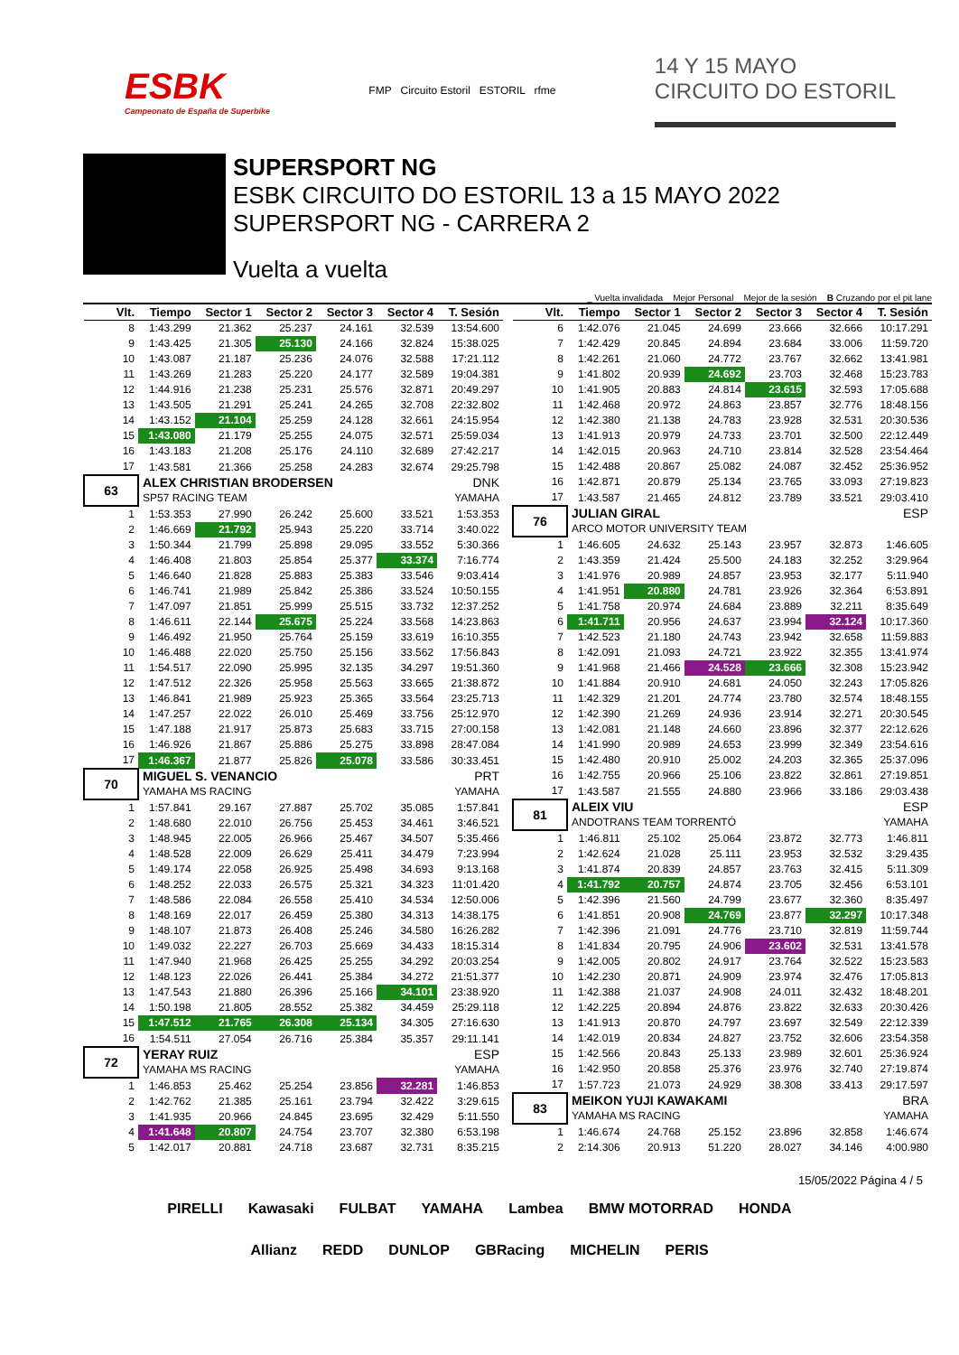ESBK
Campeonato de España de Superbike
FMP Circuito Estoril ESTORIL rfme
14 Y 15 MAYO
CIRCUITO DO ESTORIL
SUPERSPORT NG
ESBK CIRCUITO DO ESTORIL 13 a 15 MAYO 2022
SUPERSPORT NG - CARRERA 2
Vuelta a vuelta
_ Vuelta invalidada Mejor Personal Mejor de la sesión B Cruzando por el pit lane
| Vlt. | Tiempo | Sector 1 | Sector 2 | Sector 3 | Sector 4 | T. Sesión |
| --- | --- | --- | --- | --- | --- | --- |
| 8 | 1:43.299 | 21.362 | 25.237 | 24.161 | 32.539 | 13:54.600 |
| 9 | 1:43.425 | 21.305 | 25.130 | 24.166 | 32.824 | 15:38.025 |
| 10 | 1:43.087 | 21.187 | 25.236 | 24.076 | 32.588 | 17:21.112 |
| 11 | 1:43.269 | 21.283 | 25.220 | 24.177 | 32.589 | 19:04.381 |
| 12 | 1:44.916 | 21.238 | 25.231 | 25.576 | 32.871 | 20:49.297 |
| 13 | 1:43.505 | 21.291 | 25.241 | 24.265 | 32.708 | 22:32.802 |
| 14 | 1:43.152 | 21.104 | 25.259 | 24.128 | 32.661 | 24:15.954 |
| 15 | 1:43.080 | 21.179 | 25.255 | 24.075 | 32.571 | 25:59.034 |
| 16 | 1:43.183 | 21.208 | 25.176 | 24.110 | 32.689 | 27:42.217 |
| 17 | 1:43.581 | 21.366 | 25.258 | 24.283 | 32.674 | 29:25.798 |
| 63 | ALEX CHRISTIAN BRODERSEN | | | | DNK | |
| | SP57 RACING TEAM | | | | YAMAHA | |
| 1 | 1:53.353 | 27.990 | 26.242 | 25.600 | 33.521 | 1:53.353 |
| 2 | 1:46.669 | 21.792 | 25.943 | 25.220 | 33.714 | 3:40.022 |
| 3 | 1:50.344 | 21.799 | 25.898 | 29.095 | 33.552 | 5:30.366 |
| 4 | 1:46.408 | 21.803 | 25.854 | 25.377 | 33.374 | 7:16.774 |
| 5 | 1:46.640 | 21.828 | 25.883 | 25.383 | 33.546 | 9:03.414 |
| 6 | 1:46.741 | 21.989 | 25.842 | 25.386 | 33.524 | 10:50.155 |
| 7 | 1:47.097 | 21.851 | 25.999 | 25.515 | 33.732 | 12:37.252 |
| 8 | 1:46.611 | 22.144 | 25.675 | 25.224 | 33.568 | 14:23.863 |
| 9 | 1:46.492 | 21.950 | 25.764 | 25.159 | 33.619 | 16:10.355 |
| 10 | 1:46.488 | 22.020 | 25.750 | 25.156 | 33.562 | 17:56.843 |
| 11 | 1:54.517 | 22.090 | 25.995 | 32.135 | 34.297 | 19:51.360 |
| 12 | 1:47.512 | 22.326 | 25.958 | 25.563 | 33.665 | 21:38.872 |
| 13 | 1:46.841 | 21.989 | 25.923 | 25.365 | 33.564 | 23:25.713 |
| 14 | 1:47.257 | 22.022 | 26.010 | 25.469 | 33.756 | 25:12.970 |
| 15 | 1:47.188 | 21.917 | 25.873 | 25.683 | 33.715 | 27:00.158 |
| 16 | 1:46.926 | 21.867 | 25.886 | 25.275 | 33.898 | 28:47.084 |
| 17 | 1:46.367 | 21.877 | 25.826 | 25.078 | 33.586 | 30:33.451 |
| 70 | MIGUEL S. VENANCIO | | | | PRT | |
| | YAMAHA MS RACING | | | | YAMAHA | |
| 1 | 1:57.841 | 29.167 | 27.887 | 25.702 | 35.085 | 1:57.841 |
| 2 | 1:48.680 | 22.010 | 26.756 | 25.453 | 34.461 | 3:46.521 |
| 3 | 1:48.945 | 22.005 | 26.966 | 25.467 | 34.507 | 5:35.466 |
| 4 | 1:48.528 | 22.009 | 26.629 | 25.411 | 34.479 | 7:23.994 |
| 5 | 1:49.174 | 22.058 | 26.925 | 25.498 | 34.693 | 9:13.168 |
| 6 | 1:48.252 | 22.033 | 26.575 | 25.321 | 34.323 | 11:01.420 |
| 7 | 1:48.586 | 22.084 | 26.558 | 25.410 | 34.534 | 12:50.006 |
| 8 | 1:48.169 | 22.017 | 26.459 | 25.380 | 34.313 | 14:38.175 |
| 9 | 1:48.107 | 21.873 | 26.408 | 25.246 | 34.580 | 16:26.282 |
| 10 | 1:49.032 | 22.227 | 26.703 | 25.669 | 34.433 | 18:15.314 |
| 11 | 1:47.940 | 21.968 | 26.425 | 25.255 | 34.292 | 20:03.254 |
| 12 | 1:48.123 | 22.026 | 26.441 | 25.384 | 34.272 | 21:51.377 |
| 13 | 1:47.543 | 21.880 | 26.396 | 25.166 | 34.101 | 23:38.920 |
| 14 | 1:50.198 | 21.805 | 28.552 | 25.382 | 34.459 | 25:29.118 |
| 15 | 1:47.512 | 21.765 | 26.308 | 25.134 | 34.305 | 27:16.630 |
| 16 | 1:54.511 | 27.054 | 26.716 | 25.384 | 35.357 | 29:11.141 |
| 72 | YERAY RUIZ | | | | ESP | |
| | YAMAHA MS RACING | | | | YAMAHA | |
| 1 | 1:46.853 | 25.462 | 25.254 | 23.856 | 32.281 | 1:46.853 |
| 2 | 1:42.762 | 21.385 | 25.161 | 23.794 | 32.422 | 3:29.615 |
| 3 | 1:41.935 | 20.966 | 24.845 | 23.695 | 32.429 | 5:11.550 |
| 4 | 1:41.648 | 20.807 | 24.754 | 23.707 | 32.380 | 6:53.198 |
| 5 | 1:42.017 | 20.881 | 24.718 | 23.687 | 32.731 | 8:35.215 |
| Vlt. | Tiempo | Sector 1 | Sector 2 | Sector 3 | Sector 4 | T. Sesión |
| --- | --- | --- | --- | --- | --- | --- |
| 6 | 1:42.076 | 21.045 | 24.699 | 23.666 | 32.666 | 10:17.291 |
| 7 | 1:42.429 | 20.845 | 24.894 | 23.684 | 33.006 | 11:59.720 |
| 8 | 1:42.261 | 21.060 | 24.772 | 23.767 | 32.662 | 13:41.981 |
| 9 | 1:41.802 | 20.939 | 24.692 | 23.703 | 32.468 | 15:23.783 |
| 10 | 1:41.905 | 20.883 | 24.814 | 23.615 | 32.593 | 17:05.688 |
| 11 | 1:42.468 | 20.972 | 24.863 | 23.857 | 32.776 | 18:48.156 |
| 12 | 1:42.380 | 21.138 | 24.783 | 23.928 | 32.531 | 20:30.536 |
| 13 | 1:41.913 | 20.979 | 24.733 | 23.701 | 32.500 | 22:12.449 |
| 14 | 1:42.015 | 20.963 | 24.710 | 23.814 | 32.528 | 23:54.464 |
| 15 | 1:42.488 | 20.867 | 25.082 | 24.087 | 32.452 | 25:36.952 |
| 16 | 1:42.871 | 20.879 | 25.134 | 23.765 | 33.093 | 27:19.823 |
| 17 | 1:43.587 | 21.465 | 24.812 | 23.789 | 33.521 | 29:03.410 |
| 76 | JULIAN GIRAL | | | | ESP | |
| | ARCO MOTOR UNIVERSITY TEAM | | | | | |
| 1 | 1:46.605 | 24.632 | 25.143 | 23.957 | 32.873 | 1:46.605 |
| 2 | 1:43.359 | 21.424 | 25.500 | 24.183 | 32.252 | 3:29.964 |
| 3 | 1:41.976 | 20.989 | 24.857 | 23.953 | 32.177 | 5:11.940 |
| 4 | 1:41.951 | 20.880 | 24.781 | 23.926 | 32.364 | 6:53.891 |
| 5 | 1:41.758 | 20.974 | 24.684 | 23.889 | 32.211 | 8:35.649 |
| 6 | 1:41.711 | 20.956 | 24.637 | 23.994 | 32.124 | 10:17.360 |
| 7 | 1:42.523 | 21.180 | 24.743 | 23.942 | 32.658 | 11:59.883 |
| 8 | 1:42.091 | 21.093 | 24.721 | 23.922 | 32.355 | 13:41.974 |
| 9 | 1:41.968 | 21.466 | 24.528 | 23.666 | 32.308 | 15:23.942 |
| 10 | 1:41.884 | 20.910 | 24.681 | 24.050 | 32.243 | 17:05.826 |
| 11 | 1:42.329 | 21.201 | 24.774 | 23.780 | 32.574 | 18:48.155 |
| 12 | 1:42.390 | 21.269 | 24.936 | 23.914 | 32.271 | 20:30.545 |
| 13 | 1:42.081 | 21.148 | 24.660 | 23.896 | 32.377 | 22:12.626 |
| 14 | 1:41.990 | 20.989 | 24.653 | 23.999 | 32.349 | 23:54.616 |
| 15 | 1:42.480 | 20.910 | 25.002 | 24.203 | 32.365 | 25:37.096 |
| 16 | 1:42.755 | 20.966 | 25.106 | 23.822 | 32.861 | 27:19.851 |
| 17 | 1:43.587 | 21.555 | 24.880 | 23.966 | 33.186 | 29:03.438 |
| 81 | ALEIX VIU | | | | ESP | |
| | ANDOTRANS TEAM TORRENTÓ | | | | YAMAHA | |
| 1 | 1:46.811 | 25.102 | 25.064 | 23.872 | 32.773 | 1:46.811 |
| 2 | 1:42.624 | 21.028 | 25.111 | 23.953 | 32.532 | 3:29.435 |
| 3 | 1:41.874 | 20.839 | 24.857 | 23.763 | 32.415 | 5:11.309 |
| 4 | 1:41.792 | 20.757 | 24.874 | 23.705 | 32.456 | 6:53.101 |
| 5 | 1:42.396 | 21.560 | 24.799 | 23.677 | 32.360 | 8:35.497 |
| 6 | 1:41.851 | 20.908 | 24.769 | 23.877 | 32.297 | 10:17.348 |
| 7 | 1:42.396 | 21.091 | 24.776 | 23.710 | 32.819 | 11:59.744 |
| 8 | 1:41.834 | 20.795 | 24.906 | 23.602 | 32.531 | 13:41.578 |
| 9 | 1:42.005 | 20.802 | 24.917 | 23.764 | 32.522 | 15:23.583 |
| 10 | 1:42.230 | 20.871 | 24.909 | 23.974 | 32.476 | 17:05.813 |
| 11 | 1:42.388 | 21.037 | 24.908 | 24.011 | 32.432 | 18:48.201 |
| 12 | 1:42.225 | 20.894 | 24.876 | 23.822 | 32.633 | 20:30.426 |
| 13 | 1:41.913 | 20.870 | 24.797 | 23.697 | 32.549 | 22:12.339 |
| 14 | 1:42.019 | 20.834 | 24.827 | 23.752 | 32.606 | 23:54.358 |
| 15 | 1:42.566 | 20.843 | 25.133 | 23.989 | 32.601 | 25:36.924 |
| 16 | 1:42.950 | 20.858 | 25.376 | 23.976 | 32.740 | 27:19.874 |
| 17 | 1:57.723 | 21.073 | 24.929 | 38.308 | 33.413 | 29:17.597 |
| 83 | MEIKON YUJI KAWAKAMI | | | | BRA | |
| | YAMAHA MS RACING | | | | YAMAHA | |
| 1 | 1:46.674 | 24.768 | 25.152 | 23.896 | 32.858 | 1:46.674 |
| 2 | 2:14.306 | 20.913 | 51.220 | 28.027 | 34.146 | 4:00.980 |
15/05/2022 Página 4 / 5
PIRELLI Kawasaki FULBAT YAMAHA Lambea BMW MOTORRAD HONDA Allianz REDD DUNLOP GBRacing MICHELIN PERIS